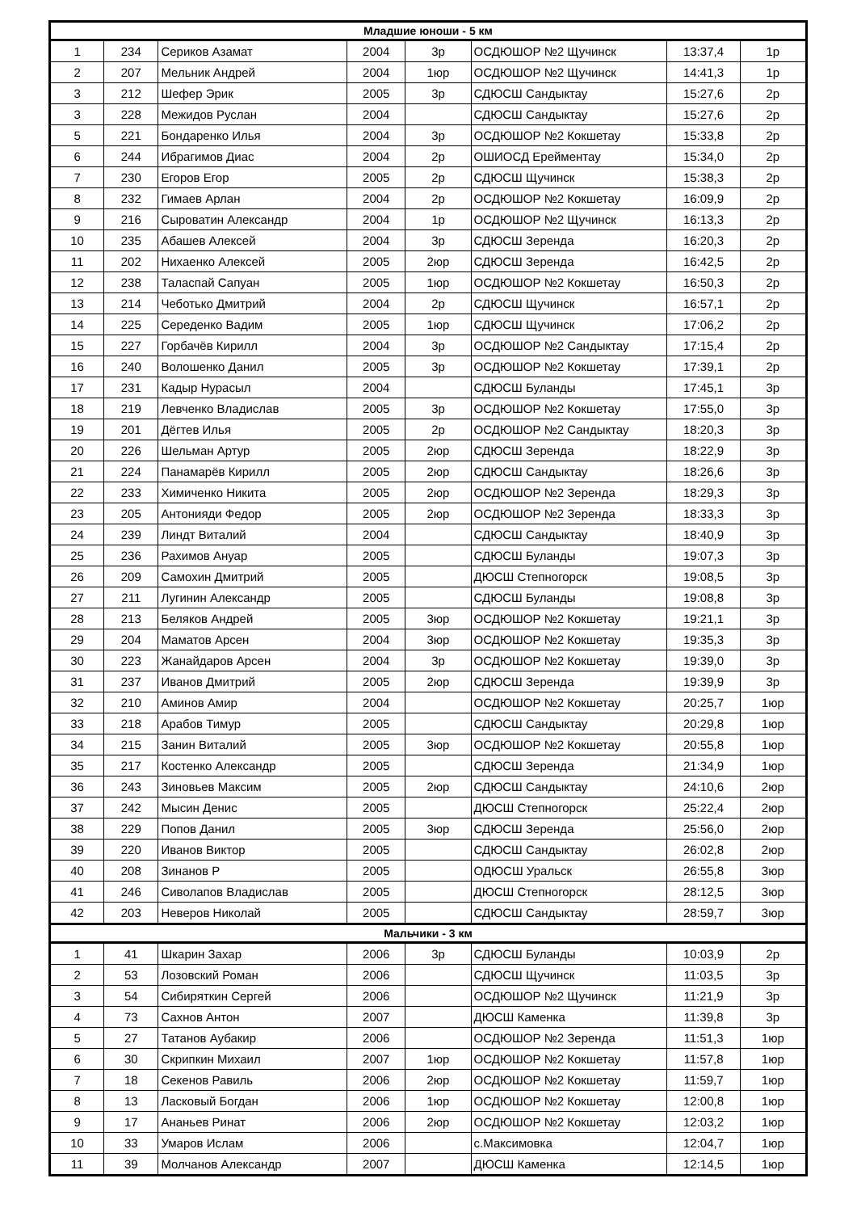| Младшие юноши - 5 км | | | | | | | |
| --- | --- | --- | --- | --- | --- | --- | --- |
| 1 | 234 | Сериков Азамат | 2004 | 3р | ОСДЮШОР №2 Щучинск | 13:37,4 | 1р |
| 2 | 207 | Мельник Андрей | 2004 | 1юр | ОСДЮШОР №2 Щучинск | 14:41,3 | 1р |
| 3 | 212 | Шефер Эрик | 2005 | 3р | СДЮСШ Сандыктау | 15:27,6 | 2р |
| 3 | 228 | Межидов Руслан | 2004 | | СДЮСШ Сандыктау | 15:27,6 | 2р |
| 5 | 221 | Бондаренко Илья | 2004 | 3р | ОСДЮШОР №2 Кокшетау | 15:33,8 | 2р |
| 6 | 244 | Ибрагимов Диас | 2004 | 2р | ОШИОСД Ерейментау | 15:34,0 | 2р |
| 7 | 230 | Егоров Егор | 2005 | 2р | СДЮСШ Щучинск | 15:38,3 | 2р |
| 8 | 232 | Гимаев Арлан | 2004 | 2р | ОСДЮШОР №2 Кокшетау | 16:09,9 | 2р |
| 9 | 216 | Сыроватин Александр | 2004 | 1р | ОСДЮШОР №2 Щучинск | 16:13,3 | 2р |
| 10 | 235 | Абашев Алексей | 2004 | 3р | СДЮСШ Зеренда | 16:20,3 | 2р |
| 11 | 202 | Нихаенко Алексей | 2005 | 2юр | СДЮСШ Зеренда | 16:42,5 | 2р |
| 12 | 238 | Таласпай Сапуан | 2005 | 1юр | ОСДЮШОР №2 Кокшетау | 16:50,3 | 2р |
| 13 | 214 | Чеботько Дмитрий | 2004 | 2р | СДЮСШ Щучинск | 16:57,1 | 2р |
| 14 | 225 | Середенко Вадим | 2005 | 1юр | СДЮСШ Щучинск | 17:06,2 | 2р |
| 15 | 227 | Горбачёв Кирилл | 2004 | 3р | ОСДЮШОР №2 Сандыктау | 17:15,4 | 2р |
| 16 | 240 | Волошенко Данил | 2005 | 3р | ОСДЮШОР №2 Кокшетау | 17:39,1 | 2р |
| 17 | 231 | Кадыр Нурасыл | 2004 | | СДЮСШ Буланды | 17:45,1 | 3р |
| 18 | 219 | Левченко Владислав | 2005 | 3р | ОСДЮШОР №2 Кокшетау | 17:55,0 | 3р |
| 19 | 201 | Дёгтев Илья | 2005 | 2р | ОСДЮШОР №2 Сандыктау | 18:20,3 | 3р |
| 20 | 226 | Шельман Артур | 2005 | 2юр | СДЮСШ Зеренда | 18:22,9 | 3р |
| 21 | 224 | Панамарёв Кирилл | 2005 | 2юр | СДЮСШ Сандыктау | 18:26,6 | 3р |
| 22 | 233 | Химиченко Никита | 2005 | 2юр | ОСДЮШОР №2 Зеренда | 18:29,3 | 3р |
| 23 | 205 | Антонияди Федор | 2005 | 2юр | ОСДЮШОР №2 Зеренда | 18:33,3 | 3р |
| 24 | 239 | Линдт Виталий | 2004 | | СДЮСШ Сандыктау | 18:40,9 | 3р |
| 25 | 236 | Рахимов Ануар | 2005 | | СДЮСШ Буланды | 19:07,3 | 3р |
| 26 | 209 | Самохин Дмитрий | 2005 | | ДЮСШ Степногорск | 19:08,5 | 3р |
| 27 | 211 | Лугинин Александр | 2005 | | СДЮСШ Буланды | 19:08,8 | 3р |
| 28 | 213 | Беляков Андрей | 2005 | 3юр | ОСДЮШОР №2 Кокшетау | 19:21,1 | 3р |
| 29 | 204 | Маматов Арсен | 2004 | 3юр | ОСДЮШОР №2 Кокшетау | 19:35,3 | 3р |
| 30 | 223 | Жанайдаров Арсен | 2004 | 3р | ОСДЮШОР №2 Кокшетау | 19:39,0 | 3р |
| 31 | 237 | Иванов Дмитрий | 2005 | 2юр | СДЮСШ Зеренда | 19:39,9 | 3р |
| 32 | 210 | Аминов Амир | 2004 | | ОСДЮШОР №2 Кокшетау | 20:25,7 | 1юр |
| 33 | 218 | Арабов Тимур | 2005 | | СДЮСШ Сандыктау | 20:29,8 | 1юр |
| 34 | 215 | Занин Виталий | 2005 | 3юр | ОСДЮШОР №2 Кокшетау | 20:55,8 | 1юр |
| 35 | 217 | Костенко Александр | 2005 | | СДЮСШ Зеренда | 21:34,9 | 1юр |
| 36 | 243 | Зиновьев Максим | 2005 | 2юр | СДЮСШ Сандыктау | 24:10,6 | 2юр |
| 37 | 242 | Мысин Денис | 2005 | | ДЮСШ Степногорск | 25:22,4 | 2юр |
| 38 | 229 | Попов Данил | 2005 | 3юр | СДЮСШ Зеренда | 25:56,0 | 2юр |
| 39 | 220 | Иванов Виктор | 2005 | | СДЮСШ Сандыктау | 26:02,8 | 2юр |
| 40 | 208 | Зинанов Р | 2005 | | ОДЮСШ Уральск | 26:55,8 | 3юр |
| 41 | 246 | Сиволапов Владислав | 2005 | | ДЮСШ Степногорск | 28:12,5 | 3юр |
| 42 | 203 | Неверов Николай | 2005 | | СДЮСШ Сандыктау | 28:59,7 | 3юр |
| Мальчики - 3 км | | | | | | | |
| 1 | 41 | Шкарин Захар | 2006 | 3р | СДЮСШ Буланды | 10:03,9 | 2р |
| 2 | 53 | Лозовский Роман | 2006 | | СДЮСШ Щучинск | 11:03,5 | 3р |
| 3 | 54 | Сибиряткин Сергей | 2006 | | ОСДЮШОР №2 Щучинск | 11:21,9 | 3р |
| 4 | 73 | Сахнов Антон | 2007 | | ДЮСШ Каменка | 11:39,8 | 3р |
| 5 | 27 | Татанов Аубакир | 2006 | | ОСДЮШОР №2 Зеренда | 11:51,3 | 1юр |
| 6 | 30 | Скрипкин Михаил | 2007 | 1юр | ОСДЮШОР №2 Кокшетау | 11:57,8 | 1юр |
| 7 | 18 | Секенов Равиль | 2006 | 2юр | ОСДЮШОР №2 Кокшетау | 11:59,7 | 1юр |
| 8 | 13 | Ласковый Богдан | 2006 | 1юр | ОСДЮШОР №2 Кокшетау | 12:00,8 | 1юр |
| 9 | 17 | Ананьев Ринат | 2006 | 2юр | ОСДЮШОР №2 Кокшетау | 12:03,2 | 1юр |
| 10 | 33 | Умаров Ислам | 2006 | | с.Максимовка | 12:04,7 | 1юр |
| 11 | 39 | Молчанов Александр | 2007 | | ДЮСШ Каменка | 12:14,5 | 1юр |